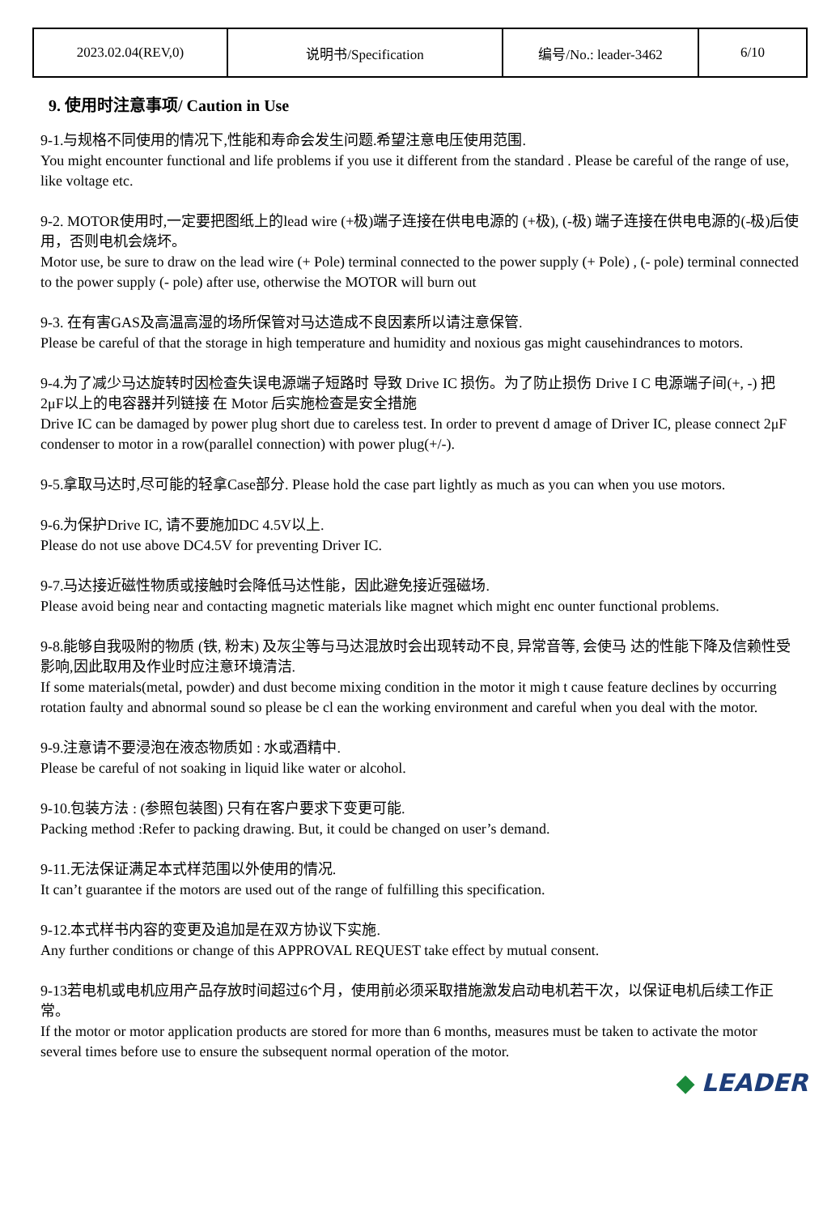| 2023.02.04(REV,0) | 说明书/Specification | 编号/No.: leader-3462 | 6/10 |
9. 使用时注意事项/ Caution in Use
9-1.与规格不同使用的情况下,性能和寿命会发生问题.希望注意电压使用范围.
You might encounter functional and life problems if you use it different from the standard . Please be careful of the range of use, like voltage etc.
9-2. MOTOR使用时,一定要把图纸上的lead wire (+极)端子连接在供电电源的 (+极), (-极) 端子连接在供电电源的(-极)后使用，否则电机会烧坏。
Motor use, be sure to draw on the lead wire (+ Pole) terminal connected to the power supply (+ Pole) , (- pole) terminal connected to the power supply (- pole) after use, otherwise the MOTOR will burn out
9-3. 在有害GAS及高温高湿的场所保管对马达造成不良因素所以请注意保管.
Please be careful of that the storage in high temperature and humidity and noxious gas might causehindrances to motors.
9-4.为了减少马达旋转时因检查失误电源端子短路时 导致 Drive IC 损伤。为了防止损伤 Drive I C 电源端子间(+, -) 把 2μF以上的电容器并列链接 在 Motor 后实施检查是安全措施
Drive IC can be damaged by power plug short due to careless test. In order to prevent d amage of Driver IC, please connect 2μF condenser to motor in a row(parallel connection) with power plug(+/-).
9-5.拿取马达时,尽可能的轻拿Case部分. Please hold the case part lightly as much as you can when you use motors.
9-6.为保护Drive IC, 请不要施加DC 4.5V以上.
Please do not use above DC4.5V for preventing Driver IC.
9-7.马达接近磁性物质或接触时会降低马达性能，因此避免接近强磁场.
Please avoid being near and contacting magnetic materials like magnet which might enc ounter functional problems.
9-8.能够自我吸附的物质 (铁, 粉末) 及灰尘等与马达混放时会出现转动不良, 异常音等, 会使马 达的性能下降及信赖性受影响,因此取用及作业时应注意环境清洁.
If some materials(metal, powder) and dust become mixing condition in the motor it migh t cause feature declines by occurring rotation faulty and abnormal sound so please be cl ean the working environment and careful when you deal with the motor.
9-9.注意请不要浸泡在液态物质如 : 水或酒精中.
Please be careful of not soaking in liquid like water or alcohol.
9-10.包装方法 : (参照包装图) 只有在客户要求下变更可能.
Packing method :Refer to packing drawing. But, it could be changed on user’s demand.
9-11.无法保证满足本式样范围以外使用的情况.
It can’t guarantee if the motors are used out of the range of fulfilling this specification.
9-12.本式样书内容的变更及追加是在双方协议下实施.
Any further conditions or change of this APPROVAL REQUEST take effect by mutual consent.
9-13若电机或电机应用产品存放时间超过6个月，使用前必须采取措施激发启动电机若干次，以保证电机后续工作正常。
If the motor or motor application products are stored for more than 6 months, measures must be taken to activate the motor several times before use to ensure the subsequent normal operation of the motor.
◆ LEADER